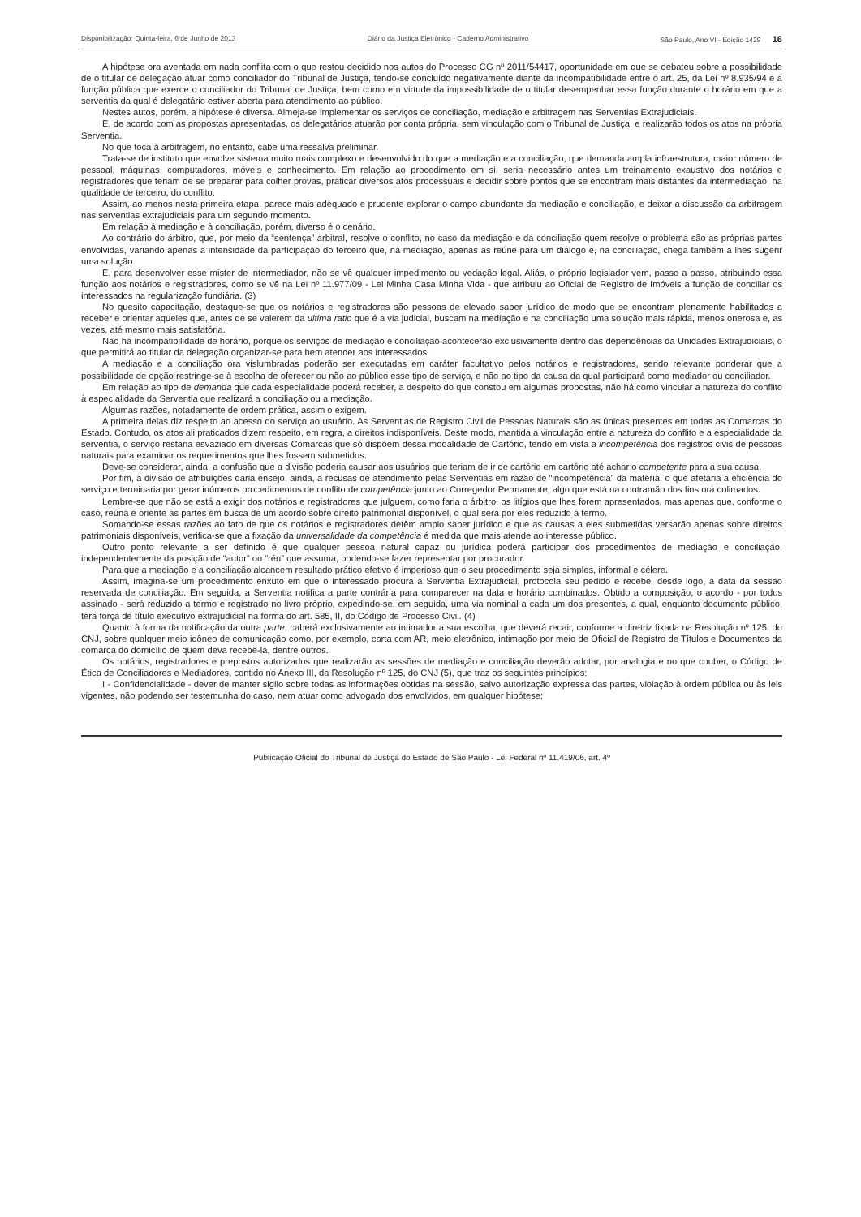Disponibilização: Quinta-feira, 6 de Junho de 2013 Diário da Justiça Eletrônico - Caderno Administrativo São Paulo, Ano VI - Edição 1429 16
A hipótese ora aventada em nada conflita com o que restou decidido nos autos do Processo CG nº 2011/54417, oportunidade em que se debateu sobre a possibilidade de o titular de delegação atuar como conciliador do Tribunal de Justiça, tendo-se concluído negativamente diante da incompatibilidade entre o art. 25, da Lei nº 8.935/94 e a função pública que exerce o conciliador do Tribunal de Justiça, bem como em virtude da impossibilidade de o titular desempenhar essa função durante o horário em que a serventia da qual é delegatário estiver aberta para atendimento ao público.
Nestes autos, porém, a hipótese é diversa. Almeja-se implementar os serviços de conciliação, mediação e arbitragem nas Serventias Extrajudiciais.
E, de acordo com as propostas apresentadas, os delegatários atuarão por conta própria, sem vinculação com o Tribunal de Justiça, e realizarão todos os atos na própria Serventia.
No que toca à arbitragem, no entanto, cabe uma ressalva preliminar.
Trata-se de instituto que envolve sistema muito mais complexo e desenvolvido do que a mediação e a conciliação, que demanda ampla infraestrutura, maior número de pessoal, máquinas, computadores, móveis e conhecimento. Em relação ao procedimento em si, seria necessário antes um treinamento exaustivo dos notários e registradores que teriam de se preparar para colher provas, praticar diversos atos processuais e decidir sobre pontos que se encontram mais distantes da intermediação, na qualidade de terceiro, do conflito.
Assim, ao menos nesta primeira etapa, parece mais adequado e prudente explorar o campo abundante da mediação e conciliação, e deixar a discussão da arbitragem nas serventias extrajudiciais para um segundo momento.
Em relação à mediação e à conciliação, porém, diverso é o cenário.
Ao contrário do árbitro, que, por meio da “sentença” arbitral, resolve o conflito, no caso da mediação e da conciliação quem resolve o problema são as próprias partes envolvidas, variando apenas a intensidade da participação do terceiro que, na mediação, apenas as reúne para um diálogo e, na conciliação, chega também a lhes sugerir uma solução.
E, para desenvolver esse mister de intermediador, não se vê qualquer impedimento ou vedação legal. Aliás, o próprio legislador vem, passo a passo, atribuindo essa função aos notários e registradores, como se vê na Lei nº 11.977/09 - Lei Minha Casa Minha Vida - que atribuiu ao Oficial de Registro de Imóveis a função de conciliar os interessados na regularização fundiária. (3)
No quesito capacitação, destaque-se que os notários e registradores são pessoas de elevado saber jurídico de modo que se encontram plenamente habilitados a receber e orientar aqueles que, antes de se valerem da ultima ratio que é a via judicial, buscam na mediação e na conciliação uma solução mais rápida, menos onerosa e, as vezes, até mesmo mais satisfatória.
Não há incompatibilidade de horário, porque os serviços de mediação e conciliação acontecerão exclusivamente dentro das dependências da Unidades Extrajudiciais, o que permitirá ao titular da delegação organizar-se para bem atender aos interessados.
A mediação e a conciliação ora vislumbradas poderão ser executadas em caráter facultativo pelos notários e registradores, sendo relevante ponderar que a possibilidade de opção restringe-se à escolha de oferecer ou não ao público esse tipo de serviço, e não ao tipo da causa da qual participará como mediador ou conciliador.
Em relação ao tipo de demanda que cada especialidade poderá receber, a despeito do que constou em algumas propostas, não há como vincular a natureza do conflito à especialidade da Serventia que realizará a conciliação ou a mediação.
Algumas razões, notadamente de ordem prática, assim o exigem.
A primeira delas diz respeito ao acesso do serviço ao usuário. As Serventias de Registro Civil de Pessoas Naturais são as únicas presentes em todas as Comarcas do Estado. Contudo, os atos ali praticados dizem respeito, em regra, a direitos indisponíveis. Deste modo, mantida a vinculação entre a natureza do conflito e a especialidade da serventia, o serviço restaria esvaziado em diversas Comarcas que só dispõem dessa modalidade de Cartório, tendo em vista a incompetência dos registros civis de pessoas naturais para examinar os requerimentos que lhes fossem submetidos.
Deve-se considerar, ainda, a confusão que a divisão poderia causar aos usuários que teriam de ir de cartório em cartório até achar o competente para a sua causa.
Por fim, a divisão de atribuições daria ensejo, ainda, a recusas de atendimento pelas Serventias em razão de “incompetência” da matéria, o que afetaria a eficiência do serviço e terminaria por gerar inúmeros procedimentos de conflito de competência junto ao Corregedor Permanente, algo que está na contramão dos fins ora colimados.
Lembre-se que não se está a exigir dos notários e registradores que julguem, como faria o árbitro, os litígios que lhes forem apresentados, mas apenas que, conforme o caso, reúna e oriente as partes em busca de um acordo sobre direito patrimonial disponível, o qual será por eles reduzido a termo.
Somando-se essas razões ao fato de que os notários e registradores detêm amplo saber jurídico e que as causas a eles submetidas versarão apenas sobre direitos patrimoniais disponíveis, verifica-se que a fixação da universalidade da competência é medida que mais atende ao interesse público.
Outro ponto relevante a ser definido é que qualquer pessoa natural capaz ou jurídica poderá participar dos procedimentos de mediação e conciliação, independentemente da posição de “autor” ou “réu” que assuma, podendo-se fazer representar por procurador.
Para que a mediação e a conciliação alcancem resultado prático efetivo é imperioso que o seu procedimento seja simples, informal e célere.
Assim, imagina-se um procedimento enxuto em que o interessado procura a Serventia Extrajudicial, protocola seu pedido e recebe, desde logo, a data da sessão reservada de conciliação. Em seguida, a Serventia notifica a parte contrária para comparecer na data e horário combinados. Obtido a composição, o acordo - por todos assinado - será reduzido a termo e registrado no livro próprio, expedindo-se, em seguida, uma via nominal a cada um dos presentes, a qual, enquanto documento público, terá força de título executivo extrajudicial na forma do art. 585, II, do Código de Processo Civil. (4)
Quanto à forma da notificação da outra parte, caberá exclusivamente ao intimador a sua escolha, que deverá recair, conforme a diretriz fixada na Resolução nº 125, do CNJ, sobre qualquer meio idôneo de comunicação como, por exemplo, carta com AR, meio eletrônico, intimação por meio de Oficial de Registro de Títulos e Documentos da comarca do domicílio de quem deva recebê-la, dentre outros.
Os notários, registradores e prepostos autorizados que realizarão as sessões de mediação e conciliação deverão adotar, por analogia e no que couber, o Código de Ética de Conciliadores e Mediadores, contido no Anexo III, da Resolução nº 125, do CNJ (5), que traz os seguintes princípios:
I - Confidencialidade - dever de manter sigilo sobre todas as informações obtidas na sessão, salvo autorização expressa das partes, violação à ordem pública ou às leis vigentes, não podendo ser testemunha do caso, nem atuar como advogado dos envolvidos, em qualquer hipótese;
Publicação Oficial do Tribunal de Justiça do Estado de São Paulo - Lei Federal nº 11.419/06, art. 4º